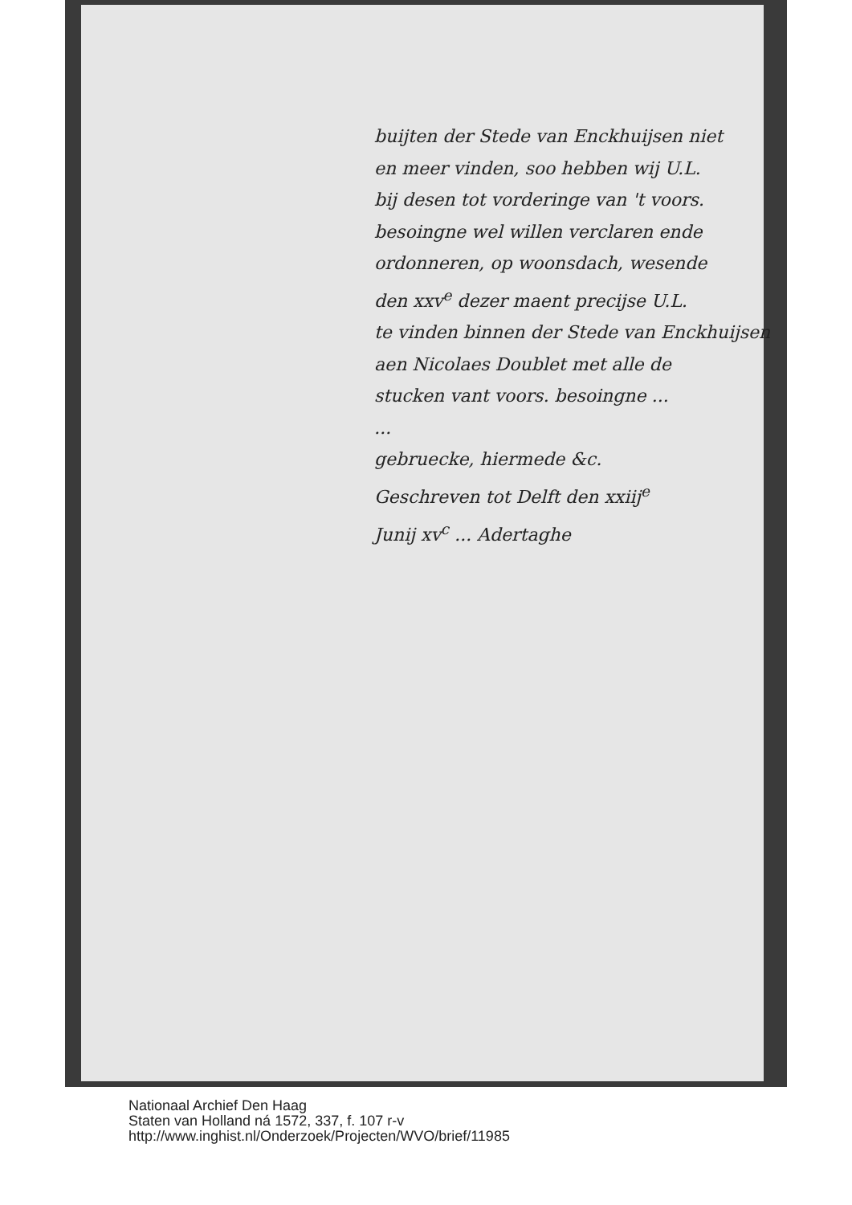buijten der Stede van Enckhuijsen niet
en meer vinden, soo hebben wij U.L.
bij desen tot vorderinge van 't voors.
besoingne wel willen verclaren ende
ordonneren, op woonsdach, wesende
den xxv<sup>e</sup> dezer maent precijse U.L.
te vinden binnen der Stede van Enckhuijsen
aen Nicolaes Doublet met alle de
stucken vant voors. besoingne ...
...
gebruecke, hiermede &c.
Geschreven tot Delft den xxiij<sup>e</sup>
Junij xv<sup>c</sup> ... Adertaghe
Nationaal Archief Den Haag
Staten van Holland ná 1572, 337, f. 107 r-v
http://www.inghist.nl/Onderzoek/Projecten/WVO/brief/11985